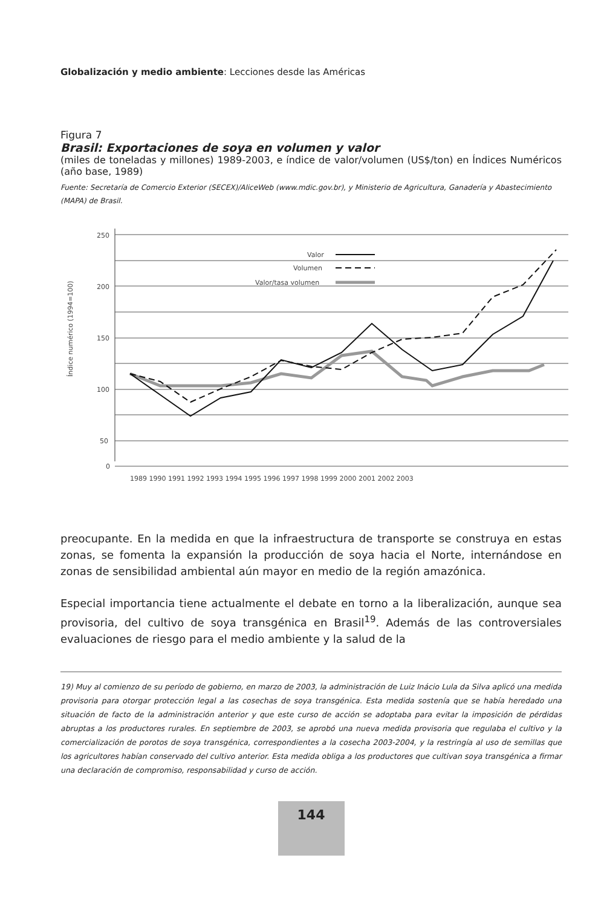Globalización y medio ambiente: Lecciones desde las Américas
Figura 7
Brasil: Exportaciones de soya en volumen y valor
(miles de toneladas y millones) 1989-2003, e índice de valor/volumen (US$/ton) en Índices Numéricos (año base, 1989)
Fuente: Secretaría de Comercio Exterior (SECEX)/AliceWeb (www.mdic.gov.br), y Ministerio de Agricultura, Ganadería y Abastecimiento (MAPA) de Brasil.
Índice numérico (1994=100)
250
200
150
100
50
0
1989 1990 1991 1992 1993 1994 1995 1996 1997 1998 1999 2000 2001 2002 2003
Valor
Volumen
Valor/tasa volumen
preocupante. En la medida en que la infraestructura de transporte se construya en estas zonas, se fomenta la expansión la producción de soya hacia el Norte, internándose en zonas de sensibilidad ambiental aún mayor en medio de la región amazónica.
Especial importancia tiene actualmente el debate en torno a la liberalización, aunque sea provisoria, del cultivo de soya transgénica en Brasil<sup>19</sup>. Además de las controversiales evaluaciones de riesgo para el medio ambiente y la salud de la
19) Muy al comienzo de su período de gobierno, en marzo de 2003, la administración de Luiz Inácio Lula da Silva aplicó una medida provisoria para otorgar protección legal a las cosechas de soya transgénica. Esta medida sostenía que se había heredado una situación de facto de la administración anterior y que este curso de acción se adoptaba para evitar la imposición de pérdidas abruptas a los productores rurales. En septiembre de 2003, se aprobó una nueva medida provisoria que regulaba el cultivo y la comercialización de porotos de soya transgénica, correspondientes a la cosecha 2003-2004, y la restringía al uso de semillas que los agricultores habían conservado del cultivo anterior. Esta medida obliga a los productores que cultivan soya transgénica a firmar una declaración de compromiso, responsabilidad y curso de acción.
144